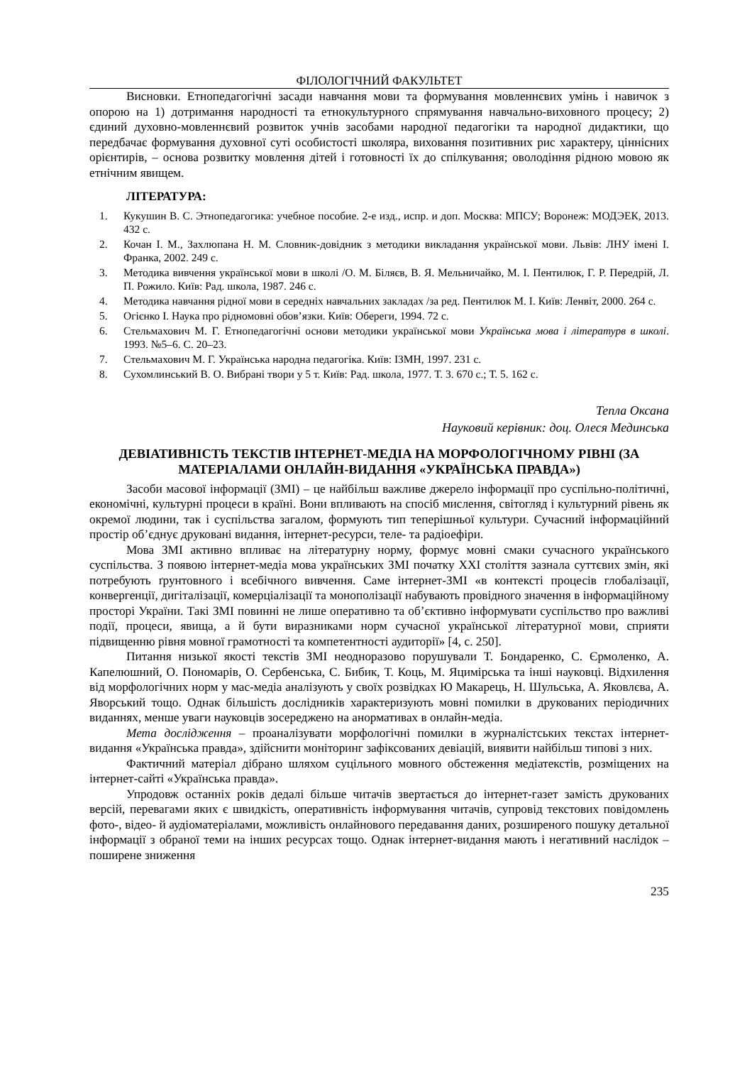ФІЛОЛОГІЧНИЙ ФАКУЛЬТЕТ
Висновки. Етнопедагогічні засади навчання мови та формування мовленнєвих умінь і навичок з опорою на 1) дотримання народності та етнокультурного спрямування навчально-виховного процесу; 2) єдиний духовно-мовленнєвий розвиток учнів засобами народної педагогіки та народної дидактики, що передбачає формування духовної суті особистості школяра, виховання позитивних рис характеру, ціннісних орієнтирів, – основа розвитку мовлення дітей і готовності їх до спілкування; оволодіння рідною мовою як етнічним явищем.
ЛІТЕРАТУРА:
1. Кукушин В. С. Этнопедагогика: учебное пособие. 2-е изд., испр. и доп. Москва: МПСУ; Воронеж: МОДЭЕК, 2013. 432 с.
2. Кочан І. М., Захлюпана Н. М. Словник-довідник з методики викладання української мови. Львів: ЛНУ імені І. Франка, 2002. 249 с.
3. Методика вивчення української мови в школі /О. М. Біляєв, В. Я. Мельничайко, М. І. Пентилюк, Г. Р. Передрій, Л. П. Рожило. Київ: Рад. школа, 1987. 246 с.
4. Методика навчання рідної мови в середніх навчальних закладах /за ред. Пентилюк М. І. Київ: Ленвіт, 2000. 264 с.
5. Огієнко І. Наука про рідномовні обов’язки. Київ: Обереги, 1994. 72 с.
6. Стельмахович М. Г. Етнопедагогічні основи методики української мови Українська мова і літературв в школі. 1993. №5–6. С. 20–23.
7. Стельмахович М. Г. Українська народна педагогіка. Київ: ІЗМН, 1997. 231 с.
8. Сухомлинський В. О. Вибрані твори у 5 т. Київ: Рад. школа, 1977. Т. 3. 670 с.; Т. 5. 162 с.
Тепла Оксана
Науковий керівник: доц. Олеся Мединська
ДЕВІАТИВНІСТЬ ТЕКСТІВ ІНТЕРНЕТ-МЕДІА НА МОРФОЛОГІЧНОМУ РІВНІ (ЗА МАТЕРІАЛАМИ ОНЛАЙН-ВИДАННЯ «УКРАЇНСЬКА ПРАВДА»)
Засоби масової інформації (ЗМІ) – це найбільш важливе джерело інформації про суспільно-політичні, економічні, культурні процеси в країні. Вони впливають на спосіб мислення, світогляд і культурний рівень як окремої людини, так і суспільства загалом, формують тип теперішньої культури. Сучасний інформаційний простір об’єднує друковані видання, інтернет-ресурси, теле- та радіоефіри.
Мова ЗМІ активно впливає на літературну норму, формує мовні смаки сучасного українського суспільства. З появою інтернет-медіа мова українських ЗМІ початку XXI століття зазнала суттєвих змін, які потребують ґрунтовного і всебічного вивчення. Саме інтернет-ЗМІ «в контексті процесів глобалізації, конвергенції, дигіталізації, комерціалізації та монополізації набувають провідного значення в інформаційному просторі України. Такі ЗМІ повинні не лише оперативно та об’єктивно інформувати суспільство про важливі події, процеси, явища, а й бути виразниками норм сучасної української літературної мови, сприяти підвищенню рівня мовної грамотності та компетентності аудиторії» [4, с. 250].
Питання низької якості текстів ЗМІ неодноразово порушували Т. Бондаренко, С. Єрмоленко, А. Капелюшний, О. Пономарів, О. Сербенська, С. Бибик, Т. Коць, М. Яцимірська та інші науковці. Відхилення від морфологічних норм у мас-медіа аналізують у своїх розвідках Ю Макарець, Н. Шульська, А. Яковлєва, А. Яворський тощо. Однак більшість дослідників характеризують мовні помилки в друкованих періодичних виданнях, менше уваги науковців зосереджено на анормативах в онлайн-медіа.
Мета дослідження – проаналізувати морфологічні помилки в журналістських текстах інтернет-видання «Українська правда», здійснити моніторинг зафіксованих девіацій, виявити найбільш типові з них.
Фактичний матеріал дібрано шляхом суцільного мовного обстеження медіатекстів, розміщених на інтернет-сайті «Українська правда».
Упродовж останніх років дедалі більше читачів звертається до інтернет-газет замість друкованих версій, перевагами яких є швидкість, оперативність інформування читачів, супровід текстових повідомлень фото-, відео- й аудіоматеріалами, можливість онлайнового передавання даних, розширеного пошуку детальної інформації з обраної теми на інших ресурсах тощо. Однак інтернет-видання мають і негативний наслідок – поширене зниження
235